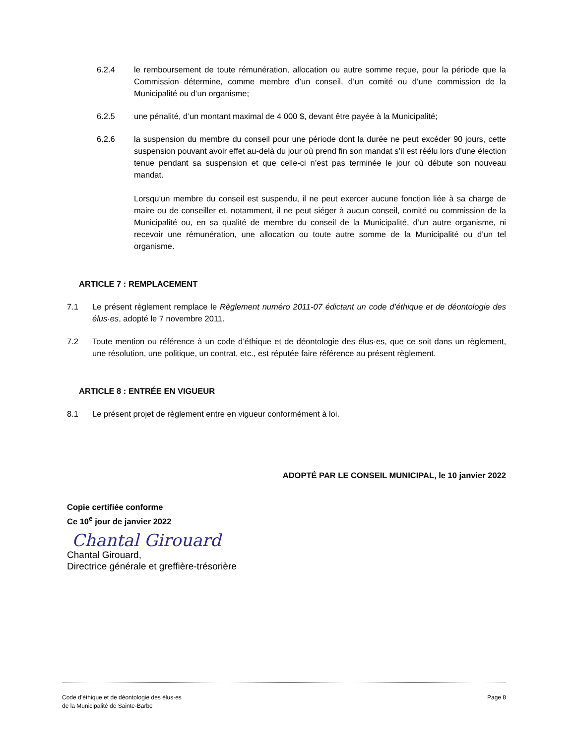6.2.4 le remboursement de toute rémunération, allocation ou autre somme reçue, pour la période que la Commission détermine, comme membre d’un conseil, d’un comité ou d’une commission de la Municipalité ou d’un organisme;
6.2.5 une pénalité, d’un montant maximal de 4 000 $, devant être payée à la Municipalité;
6.2.6 la suspension du membre du conseil pour une période dont la durée ne peut excéder 90 jours, cette suspension pouvant avoir effet au-delà du jour où prend fin son mandat s’il est réélu lors d’une élection tenue pendant sa suspension et que celle-ci n’est pas terminée le jour où débute son nouveau mandat.
Lorsqu’un membre du conseil est suspendu, il ne peut exercer aucune fonction liée à sa charge de maire ou de conseiller et, notamment, il ne peut siéger à aucun conseil, comité ou commission de la Municipalité ou, en sa qualité de membre du conseil de la Municipalité, d’un autre organisme, ni recevoir une rémunération, une allocation ou toute autre somme de la Municipalité ou d’un tel organisme.
ARTICLE 7 : REMPLACEMENT
7.1 Le présent règlement remplace le Règlement numéro 2011-07 édictant un code d’éthique et de déontologie des élus·es, adopté le 7 novembre 2011.
7.2 Toute mention ou référence à un code d’éthique et de déontologie des élus·es, que ce soit dans un règlement, une résolution, une politique, un contrat, etc., est réputée faire référence au présent règlement.
ARTICLE 8 : ENTRÉE EN VIGUEUR
8.1 Le présent projet de règlement entre en vigueur conformément à loi.
ADOPTÉ PAR LE CONSEIL MUNICIPAL, le 10 janvier 2022
Copie certifiée conforme
Ce 10<sup>e</sup> jour de janvier 2022
Chantal Girouard
Chantal Girouard,
Directrice générale et greffière-trésorière
Code d’éthique et de déontologie des élus·es
de la Municipalité de Sainte-Barbe
Page 8